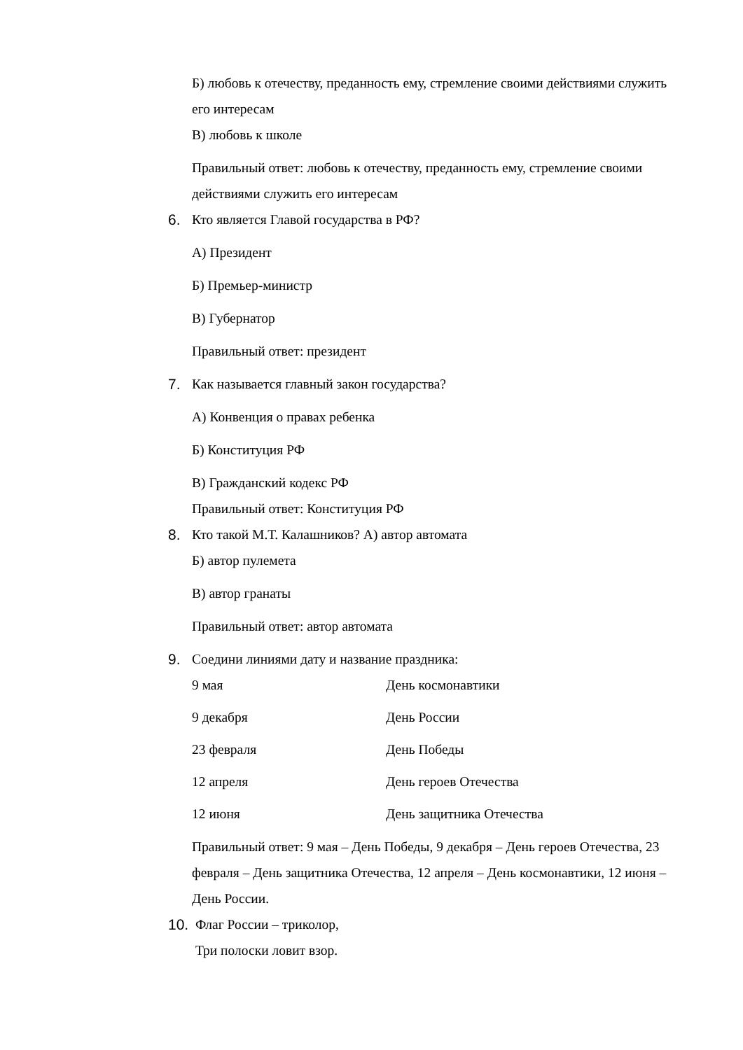Б) любовь к отечеству, преданность ему, стремление своими действиями служить его интересам
В) любовь к школе
Правильный ответ: любовь к отечеству, преданность ему, стремление своими действиями служить его интересам
6. Кто является Главой государства в РФ?
А) Президент
Б) Премьер-министр
В) Губернатор
Правильный ответ: президент
7. Как называется главный закон государства?
А) Конвенция о правах ребенка
Б) Конституция РФ
В) Гражданский кодекс РФ
Правильный ответ: Конституция РФ
8. Кто такой М.Т. Калашников? А) автор автомата
Б) автор пулемета
В) автор гранаты
Правильный ответ: автор автомата
9. Соедини линиями дату и название праздника:
9 мая День космонавтики
9 декабря День России
23 февраля День Победы
12 апреля День героев Отечества
12 июня День защитника Отечества
Правильный ответ: 9 мая – День Победы, 9 декабря – День героев Отечества, 23 февраля – День защитника Отечества, 12 апреля – День космонавтики, 12 июня – День России.
10. Флаг России – триколор,
Три полоски ловит взор.